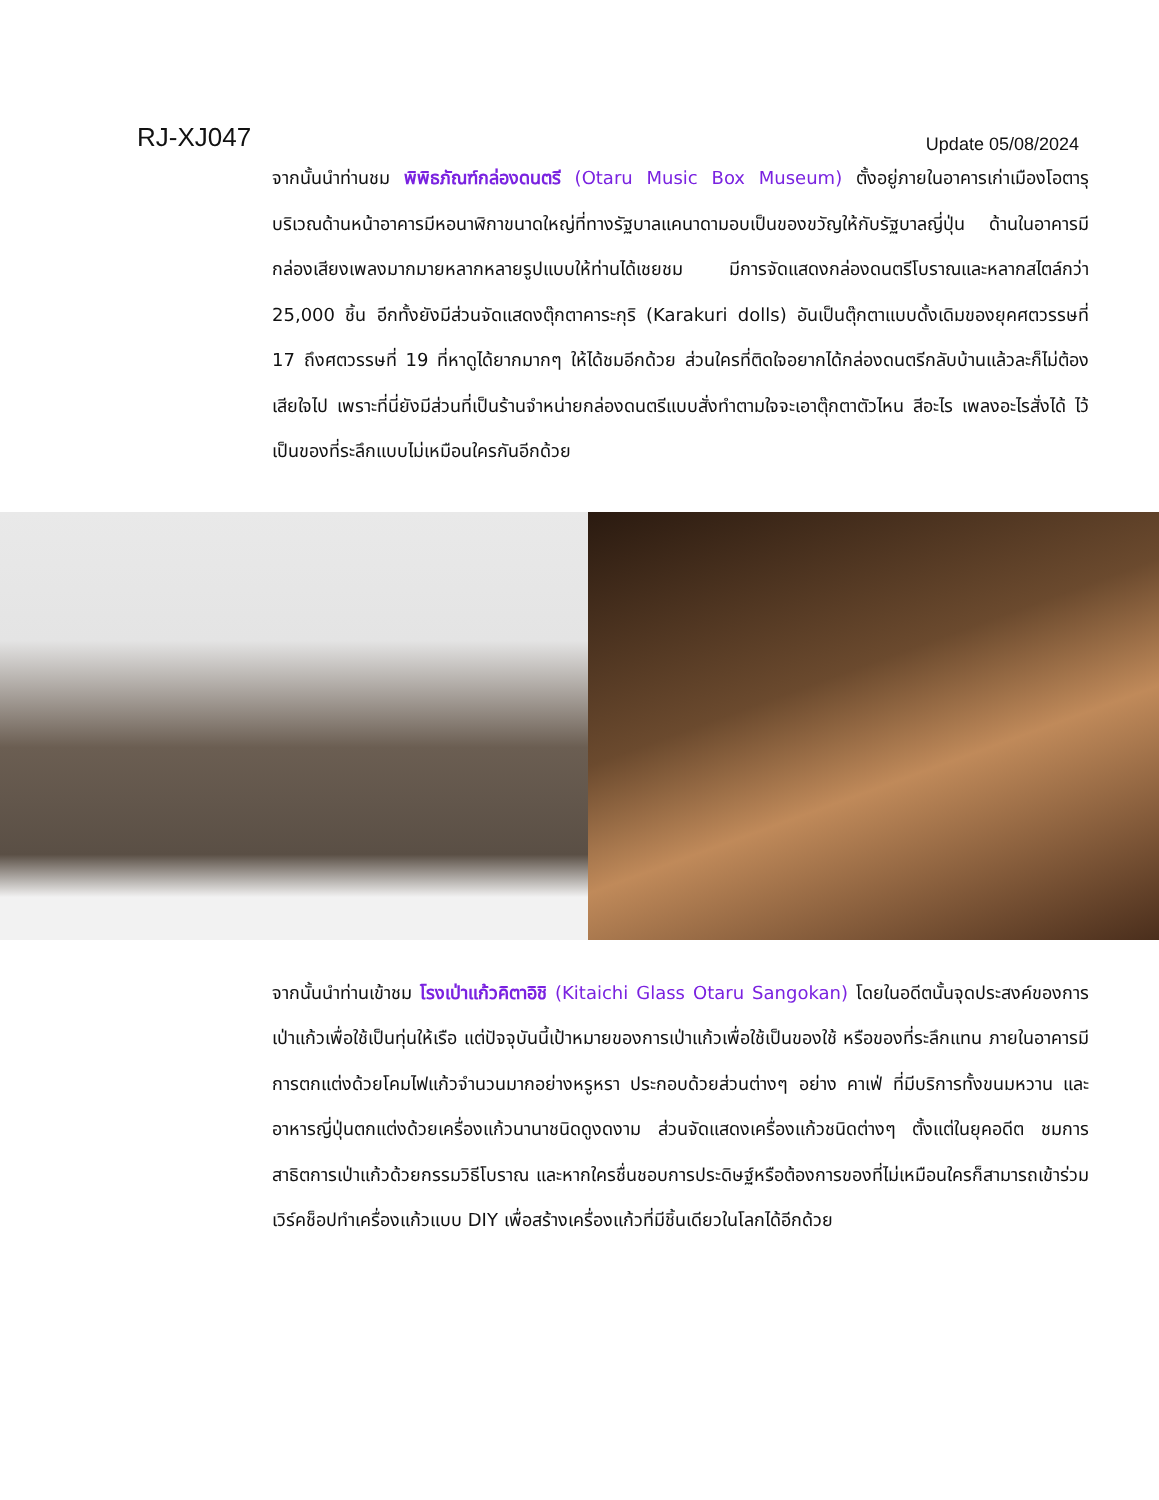RJ-XJ047
Update 05/08/2024
จากนั้นนำท่านชม พิพิธภัณฑ์กล่องดนตรี (Otaru Music Box Museum) ตั้งอยู่ภายในอาคารเก่าเมืองโอตารุ บริเวณด้านหน้าอาคารมีหอนาฬิกาขนาดใหญ่ที่ทางรัฐบาลแคนาดามอบเป็นของขวัญให้กับรัฐบาลญี่ปุ่น ด้านในอาคารมีกล่องเสียงเพลงมากมายหลากหลายรูปแบบให้ท่านได้เชยชม มีการจัดแสดงกล่องดนตรีโบราณและหลากสไตล์กว่า 25,000 ชิ้น อีกทั้งยังมีส่วนจัดแสดงตุ๊กตาคาระกุริ (Karakuri dolls) อันเป็นตุ๊กตาแบบดั้งเดิมของยุคศตวรรษที่ 17 ถึงศตวรรษที่ 19 ที่หาดูได้ยากมากๆ ให้ได้ชมอีกด้วย ส่วนใครที่ติดใจอยากได้กล่องดนตรีกลับบ้านแล้วละก็ไม่ต้องเสียใจไป เพราะที่นี่ยังมีส่วนที่เป็นร้านจำหน่ายกล่องดนตรีแบบสั่งทำตามใจจะเอาตุ๊กตาตัวไหน สีอะไร เพลงอะไรสั่งได้ ไว้เป็นของที่ระลึกแบบไม่เหมือนใครกันอีกด้วย
จากนั้นนำท่านเข้าชม โรงเป่าแก้วคิตาอิชิ (Kitaichi Glass Otaru Sangokan) โดยในอดีตนั้นจุดประสงค์ของการเป่าแก้วเพื่อใช้เป็นทุ่นให้เรือ แต่ปัจจุบันนี้เป้าหมายของการเป่าแก้วเพื่อใช้เป็นของใช้ หรือของที่ระลึกแทน ภายในอาคารมีการตกแต่งด้วยโคมไฟแก้วจำนวนมากอย่างหรูหรา ประกอบด้วยส่วนต่างๆ อย่าง คาเฟ่ ที่มีบริการทั้งขนมหวาน และอาหารญี่ปุ่นตกแต่งด้วยเครื่องแก้วนานาชนิดดูงดงาม ส่วนจัดแสดงเครื่องแก้วชนิดต่างๆ ตั้งแต่ในยุคอดีต ชมการสาธิตการเป่าแก้วด้วยกรรมวิธีโบราณ และหากใครชื่นชอบการประดิษฐ์หรือต้องการของที่ไม่เหมือนใครก็สามารถเข้าร่วมเวิร์คช็อปทำเครื่องแก้วแบบ DIY เพื่อสร้างเครื่องแก้วที่มีชิ้นเดียวในโลกได้อีกด้วย